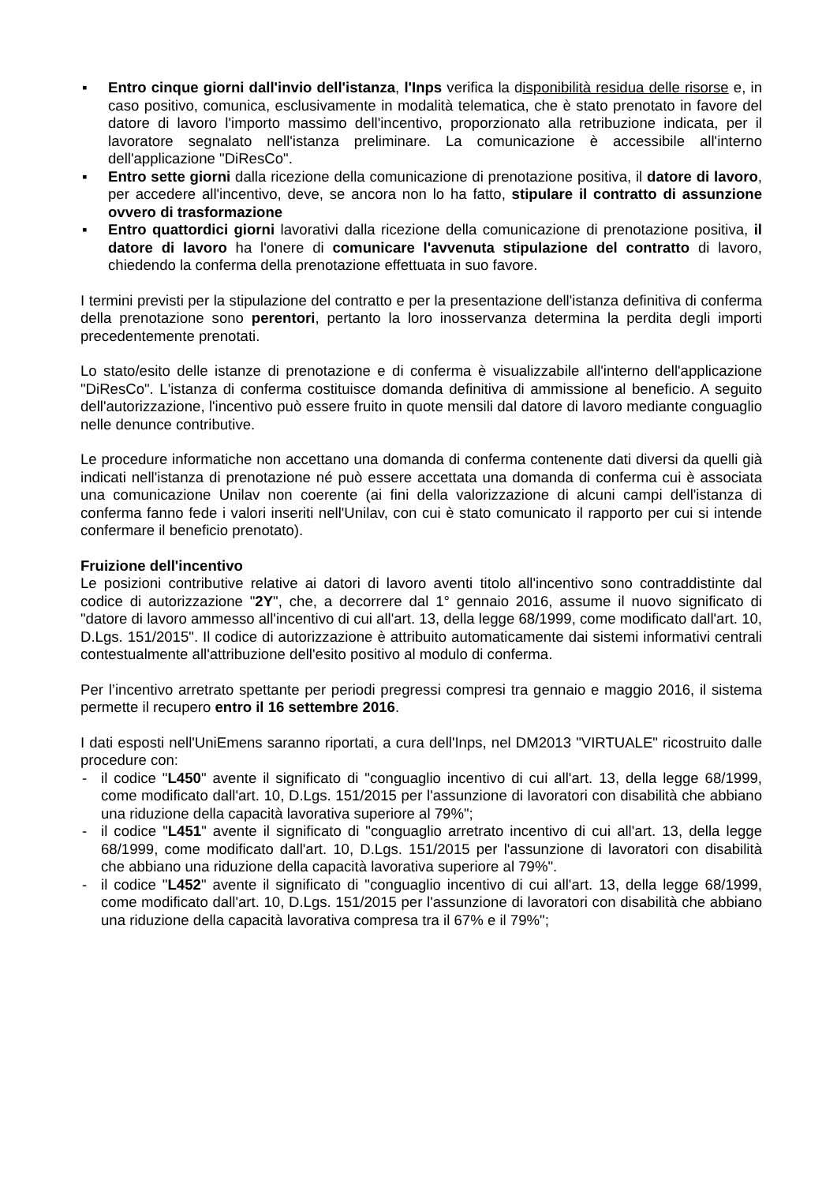▪ Entro cinque giorni dall'invio dell'istanza, l'Inps verifica la disponibilità residua delle risorse e, in caso positivo, comunica, esclusivamente in modalità telematica, che è stato prenotato in favore del datore di lavoro l'importo massimo dell'incentivo, proporzionato alla retribuzione indicata, per il lavoratore segnalato nell'istanza preliminare. La comunicazione è accessibile all'interno dell'applicazione "DiResCo".
▪ Entro sette giorni dalla ricezione della comunicazione di prenotazione positiva, il datore di lavoro, per accedere all'incentivo, deve, se ancora non lo ha fatto, stipulare il contratto di assunzione ovvero di trasformazione
▪ Entro quattordici giorni lavorativi dalla ricezione della comunicazione di prenotazione positiva, il datore di lavoro ha l'onere di comunicare l'avvenuta stipulazione del contratto di lavoro, chiedendo la conferma della prenotazione effettuata in suo favore.
I termini previsti per la stipulazione del contratto e per la presentazione dell'istanza definitiva di conferma della prenotazione sono perentori, pertanto la loro inosservanza determina la perdita degli importi precedentemente prenotati.
Lo stato/esito delle istanze di prenotazione e di conferma è visualizzabile all'interno dell'applicazione "DiResCo". L'istanza di conferma costituisce domanda definitiva di ammissione al beneficio. A seguito dell'autorizzazione, l'incentivo può essere fruito in quote mensili dal datore di lavoro mediante conguaglio nelle denunce contributive.
Le procedure informatiche non accettano una domanda di conferma contenente dati diversi da quelli già indicati nell'istanza di prenotazione né può essere accettata una domanda di conferma cui è associata una comunicazione Unilav non coerente (ai fini della valorizzazione di alcuni campi dell'istanza di conferma fanno fede i valori inseriti nell'Unilav, con cui è stato comunicato il rapporto per cui si intende confermare il beneficio prenotato).
Fruizione dell'incentivo
Le posizioni contributive relative ai datori di lavoro aventi titolo all'incentivo sono contraddistinte dal codice di autorizzazione "2Y", che, a decorrere dal 1° gennaio 2016, assume il nuovo significato di "datore di lavoro ammesso all'incentivo di cui all'art. 13, della legge 68/1999, come modificato dall'art. 10, D.Lgs. 151/2015". Il codice di autorizzazione è attribuito automaticamente dai sistemi informativi centrali contestualmente all'attribuzione dell'esito positivo al modulo di conferma.
Per l’incentivo arretrato spettante per periodi pregressi compresi tra gennaio e maggio 2016, il sistema permette il recupero entro il 16 settembre 2016.
I dati esposti nell'UniEmens saranno riportati, a cura dell'Inps, nel DM2013 "VIRTUALE" ricostruito dalle procedure con:
- il codice "L450" avente il significato di "conguaglio incentivo di cui all'art. 13, della legge 68/1999, come modificato dall'art. 10, D.Lgs. 151/2015 per l'assunzione di lavoratori con disabilità che abbiano una riduzione della capacità lavorativa superiore al 79%";
- il codice "L451" avente il significato di "conguaglio arretrato incentivo di cui all'art. 13, della legge 68/1999, come modificato dall'art. 10, D.Lgs. 151/2015 per l'assunzione di lavoratori con disabilità che abbiano una riduzione della capacità lavorativa superiore al 79%".
- il codice "L452" avente il significato di "conguaglio incentivo di cui all'art. 13, della legge 68/1999, come modificato dall'art. 10, D.Lgs. 151/2015 per l'assunzione di lavoratori con disabilità che abbiano una riduzione della capacità lavorativa compresa tra il 67% e il 79%";